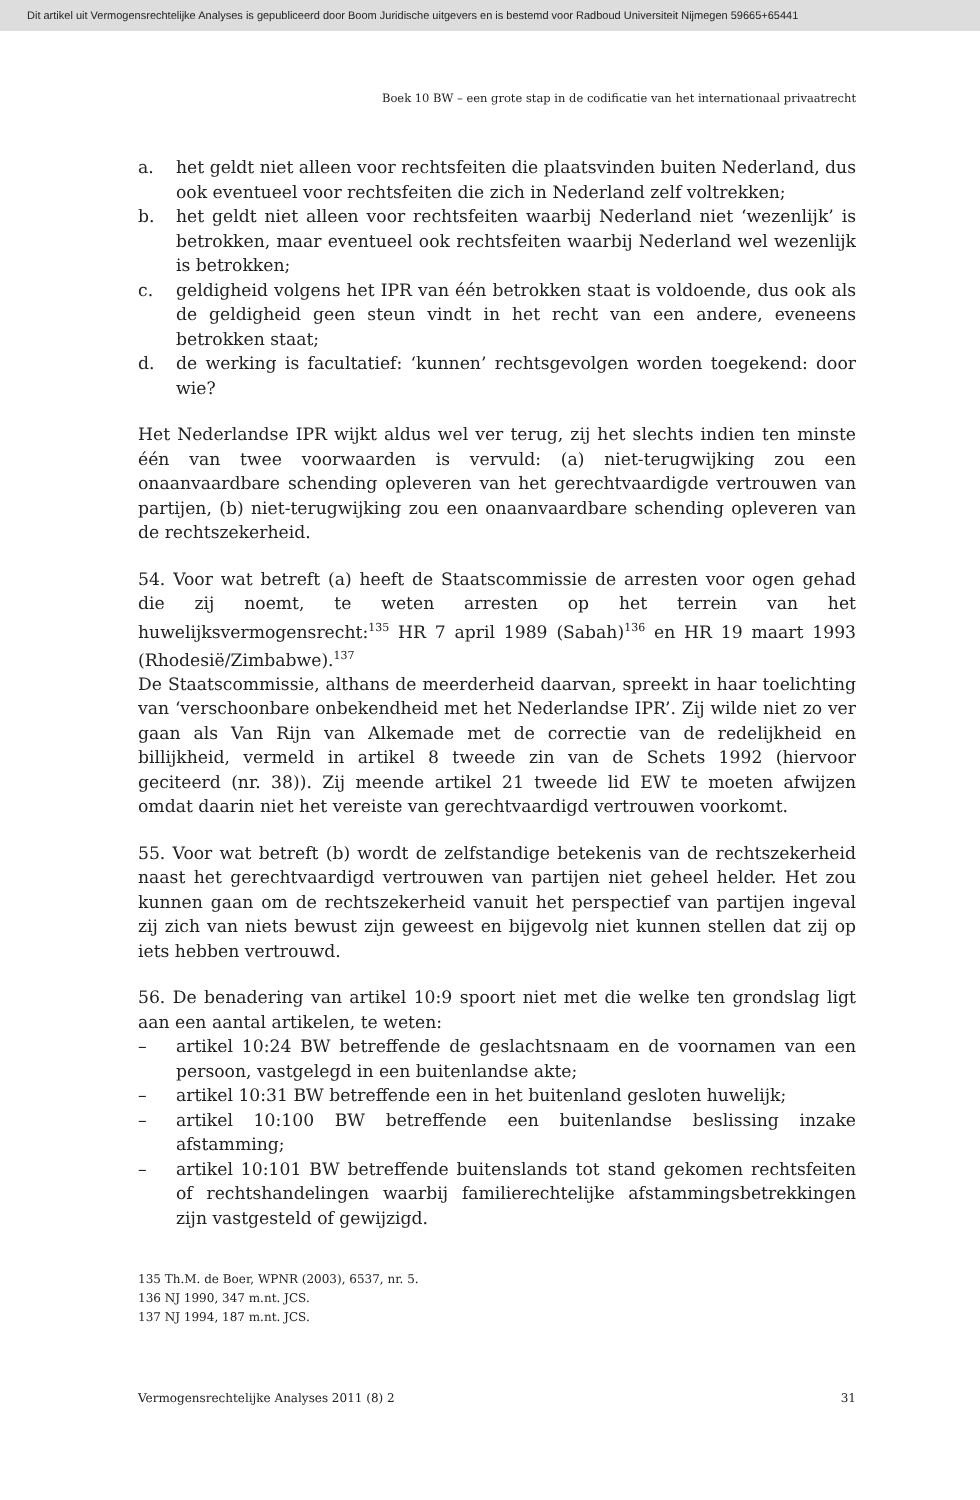Dit artikel uit Vermogensrechtelijke Analyses is gepubliceerd door Boom Juridische uitgevers en is bestemd voor Radboud Universiteit Nijmegen 59665+65441
Boek 10 BW – een grote stap in de codificatie van het internationaal privaatrecht
a. het geldt niet alleen voor rechtsfeiten die plaatsvinden buiten Nederland, dus ook eventueel voor rechtsfeiten die zich in Nederland zelf voltrekken;
b. het geldt niet alleen voor rechtsfeiten waarbij Nederland niet ‘wezenlijk’ is betrokken, maar eventueel ook rechtsfeiten waarbij Nederland wel wezenlijk is betrokken;
c. geldigheid volgens het IPR van één betrokken staat is voldoende, dus ook als de geldigheid geen steun vindt in het recht van een andere, eveneens betrokken staat;
d. de werking is facultatief: ‘kunnen’ rechtsgevolgen worden toegekend: door wie?
Het Nederlandse IPR wijkt aldus wel ver terug, zij het slechts indien ten minste één van twee voorwaarden is vervuld: (a) niet-terugwijking zou een onaanvaardbare schending opleveren van het gerechtvaardigde vertrouwen van partijen, (b) niet-terugwijking zou een onaanvaardbare schending opleveren van de rechtszekerheid.
54. Voor wat betreft (a) heeft de Staatscommissie de arresten voor ogen gehad die zij noemt, te weten arresten op het terrein van het huwelijksvermogensrecht:<sup>135</sup> HR 7 april 1989 (Sabah)<sup>136</sup> en HR 19 maart 1993 (Rhodesië/Zimbabwe).<sup>137</sup>
De Staatscommissie, althans de meerderheid daarvan, spreekt in haar toelichting van ‘verschoonbare onbekendheid met het Nederlandse IPR’. Zij wilde niet zo ver gaan als Van Rijn van Alkemade met de correctie van de redelijkheid en billijkheid, vermeld in artikel 8 tweede zin van de Schets 1992 (hiervoor geciteerd (nr. 38)). Zij meende artikel 21 tweede lid EW te moeten afwijzen omdat daarin niet het vereiste van gerechtvaardigd vertrouwen voorkomt.
55. Voor wat betreft (b) wordt de zelfstandige betekenis van de rechtszekerheid naast het gerechtvaardigd vertrouwen van partijen niet geheel helder. Het zou kunnen gaan om de rechtszekerheid vanuit het perspectief van partijen ingeval zij zich van niets bewust zijn geweest en bijgevolg niet kunnen stellen dat zij op iets hebben vertrouwd.
56. De benadering van artikel 10:9 spoort niet met die welke ten grondslag ligt aan een aantal artikelen, te weten:
– artikel 10:24 BW betreffende de geslachtsnaam en de voornamen van een persoon, vastgelegd in een buitenlandse akte;
– artikel 10:31 BW betreffende een in het buitenland gesloten huwelijk;
– artikel 10:100 BW betreffende een buitenlandse beslissing inzake afstamming;
– artikel 10:101 BW betreffende buitenslands tot stand gekomen rechtsfeiten of rechtshandelingen waarbij familierechtelijke afstammingsbetrekkingen zijn vastgesteld of gewijzigd.
135 Th.M. de Boer, WPNR (2003), 6537, nr. 5.
136 NJ 1990, 347 m.nt. JCS.
137 NJ 1994, 187 m.nt. JCS.
Vermogensrechtelijke Analyses 2011 (8) 2 31